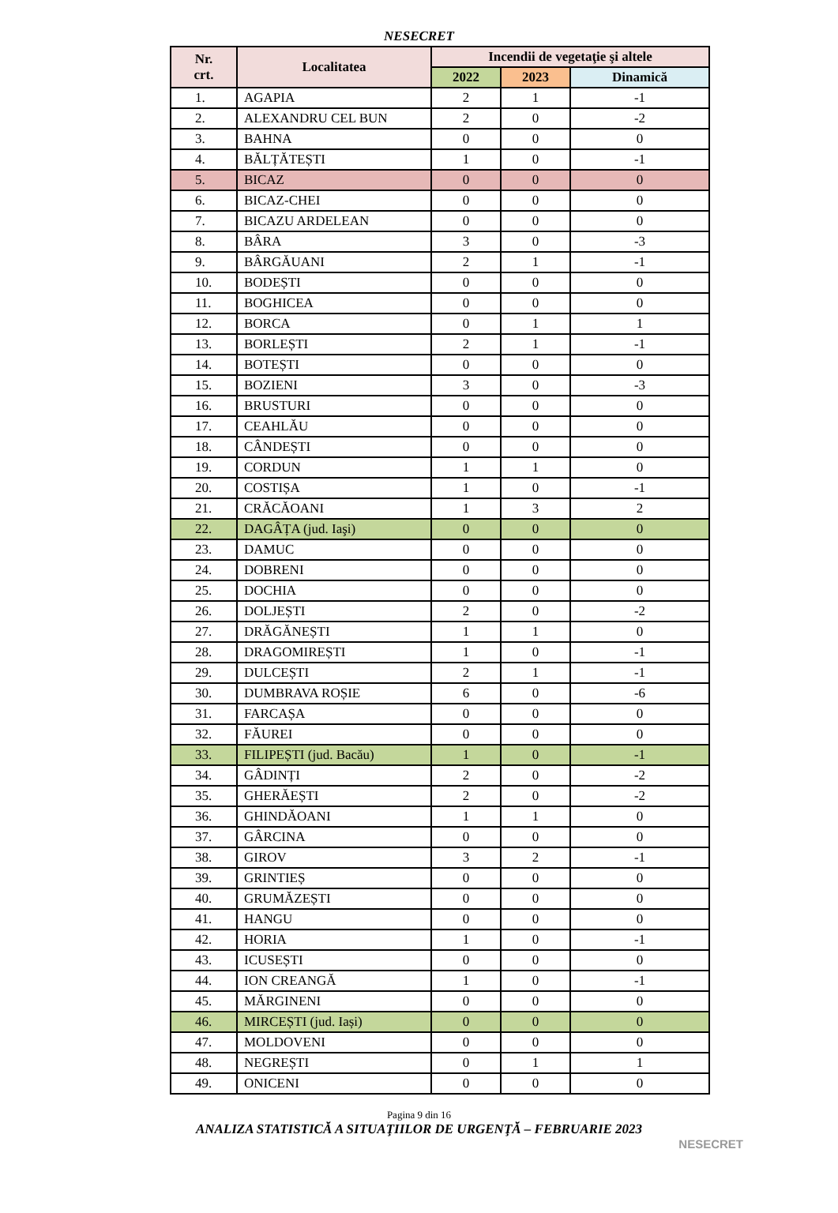NESECRET
| Nr. crt. | Localitatea | Incendii de vegetaţie şi altele | | |
| --- | --- | --- | --- | --- |
| | | 2022 | 2023 | Dinamică |
| 1. | AGAPIA | 2 | 1 | -1 |
| 2. | ALEXANDRU CEL BUN | 2 | 0 | -2 |
| 3. | BAHNA | 0 | 0 | 0 |
| 4. | BĂLȚĂTEȘTI | 1 | 0 | -1 |
| 5. | BICAZ | 0 | 0 | 0 |
| 6. | BICAZ-CHEI | 0 | 0 | 0 |
| 7. | BICAZU ARDELEAN | 0 | 0 | 0 |
| 8. | BÂRA | 3 | 0 | -3 |
| 9. | BÂRGĂUANI | 2 | 1 | -1 |
| 10. | BODEȘTI | 0 | 0 | 0 |
| 11. | BOGHICEA | 0 | 0 | 0 |
| 12. | BORCA | 0 | 1 | 1 |
| 13. | BORLEȘTI | 2 | 1 | -1 |
| 14. | BOTEȘTI | 0 | 0 | 0 |
| 15. | BOZIENI | 3 | 0 | -3 |
| 16. | BRUSTURI | 0 | 0 | 0 |
| 17. | CEAHLĂU | 0 | 0 | 0 |
| 18. | CÂNDEȘTI | 0 | 0 | 0 |
| 19. | CORDUN | 1 | 1 | 0 |
| 20. | COSTIȘA | 1 | 0 | -1 |
| 21. | CRĂCĂOANI | 1 | 3 | 2 |
| 22. | DAGÂȚA (jud. Iaşi) | 0 | 0 | 0 |
| 23. | DAMUC | 0 | 0 | 0 |
| 24. | DOBRENI | 0 | 0 | 0 |
| 25. | DOCHIA | 0 | 0 | 0 |
| 26. | DOLJEȘTI | 2 | 0 | -2 |
| 27. | DRĂGĂNEȘTI | 1 | 1 | 0 |
| 28. | DRAGOMIREȘTI | 1 | 0 | -1 |
| 29. | DULCEȘTI | 2 | 1 | -1 |
| 30. | DUMBRAVA ROȘIE | 6 | 0 | -6 |
| 31. | FARCAȘA | 0 | 0 | 0 |
| 32. | FĂUREI | 0 | 0 | 0 |
| 33. | FILIPEȘTI (jud. Bacău) | 1 | 0 | -1 |
| 34. | GÂDINȚI | 2 | 0 | -2 |
| 35. | GHERĂEȘTI | 2 | 0 | -2 |
| 36. | GHINDĂOANI | 1 | 1 | 0 |
| 37. | GÂRCINA | 0 | 0 | 0 |
| 38. | GIROV | 3 | 2 | -1 |
| 39. | GRINTIEȘ | 0 | 0 | 0 |
| 40. | GRUMĂZEȘTI | 0 | 0 | 0 |
| 41. | HANGU | 0 | 0 | 0 |
| 42. | HORIA | 1 | 0 | -1 |
| 43. | ICUSEȘTI | 0 | 0 | 0 |
| 44. | ION CREANGĂ | 1 | 0 | -1 |
| 45. | MĂRGINENI | 0 | 0 | 0 |
| 46. | MIRCEȘTI (jud. Iași) | 0 | 0 | 0 |
| 47. | MOLDOVENI | 0 | 0 | 0 |
| 48. | NEGREȘTI | 0 | 1 | 1 |
| 49. | ONICENI | 0 | 0 | 0 |
Pagina 9 din 16
ANALIZA STATISTICĂ A SITUAŢIILOR DE URGENŢĂ – FEBRUARIE 2023
NESECRET